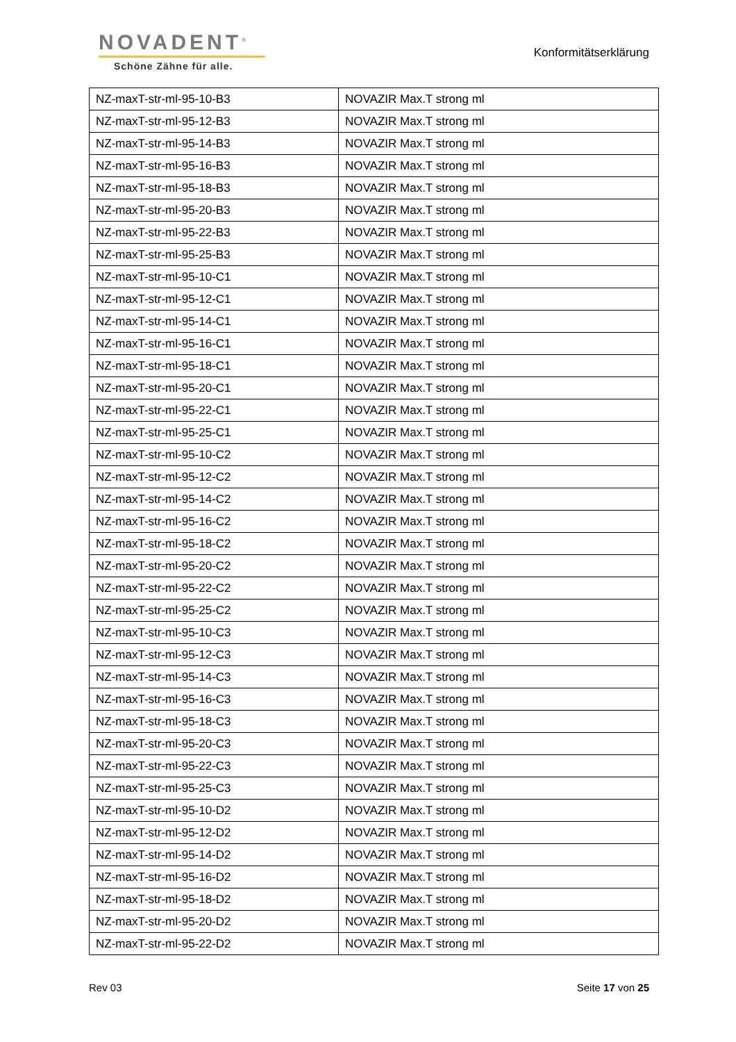NOVADENT<sup>®</sup>
Schöne Zähne für alle.
Konformitätserklärung
| NZ-maxT-str-ml-95-10-B3 | NOVAZIR Max.T strong ml |
| NZ-maxT-str-ml-95-12-B3 | NOVAZIR Max.T strong ml |
| NZ-maxT-str-ml-95-14-B3 | NOVAZIR Max.T strong ml |
| NZ-maxT-str-ml-95-16-B3 | NOVAZIR Max.T strong ml |
| NZ-maxT-str-ml-95-18-B3 | NOVAZIR Max.T strong ml |
| NZ-maxT-str-ml-95-20-B3 | NOVAZIR Max.T strong ml |
| NZ-maxT-str-ml-95-22-B3 | NOVAZIR Max.T strong ml |
| NZ-maxT-str-ml-95-25-B3 | NOVAZIR Max.T strong ml |
| NZ-maxT-str-ml-95-10-C1 | NOVAZIR Max.T strong ml |
| NZ-maxT-str-ml-95-12-C1 | NOVAZIR Max.T strong ml |
| NZ-maxT-str-ml-95-14-C1 | NOVAZIR Max.T strong ml |
| NZ-maxT-str-ml-95-16-C1 | NOVAZIR Max.T strong ml |
| NZ-maxT-str-ml-95-18-C1 | NOVAZIR Max.T strong ml |
| NZ-maxT-str-ml-95-20-C1 | NOVAZIR Max.T strong ml |
| NZ-maxT-str-ml-95-22-C1 | NOVAZIR Max.T strong ml |
| NZ-maxT-str-ml-95-25-C1 | NOVAZIR Max.T strong ml |
| NZ-maxT-str-ml-95-10-C2 | NOVAZIR Max.T strong ml |
| NZ-maxT-str-ml-95-12-C2 | NOVAZIR Max.T strong ml |
| NZ-maxT-str-ml-95-14-C2 | NOVAZIR Max.T strong ml |
| NZ-maxT-str-ml-95-16-C2 | NOVAZIR Max.T strong ml |
| NZ-maxT-str-ml-95-18-C2 | NOVAZIR Max.T strong ml |
| NZ-maxT-str-ml-95-20-C2 | NOVAZIR Max.T strong ml |
| NZ-maxT-str-ml-95-22-C2 | NOVAZIR Max.T strong ml |
| NZ-maxT-str-ml-95-25-C2 | NOVAZIR Max.T strong ml |
| NZ-maxT-str-ml-95-10-C3 | NOVAZIR Max.T strong ml |
| NZ-maxT-str-ml-95-12-C3 | NOVAZIR Max.T strong ml |
| NZ-maxT-str-ml-95-14-C3 | NOVAZIR Max.T strong ml |
| NZ-maxT-str-ml-95-16-C3 | NOVAZIR Max.T strong ml |
| NZ-maxT-str-ml-95-18-C3 | NOVAZIR Max.T strong ml |
| NZ-maxT-str-ml-95-20-C3 | NOVAZIR Max.T strong ml |
| NZ-maxT-str-ml-95-22-C3 | NOVAZIR Max.T strong ml |
| NZ-maxT-str-ml-95-25-C3 | NOVAZIR Max.T strong ml |
| NZ-maxT-str-ml-95-10-D2 | NOVAZIR Max.T strong ml |
| NZ-maxT-str-ml-95-12-D2 | NOVAZIR Max.T strong ml |
| NZ-maxT-str-ml-95-14-D2 | NOVAZIR Max.T strong ml |
| NZ-maxT-str-ml-95-16-D2 | NOVAZIR Max.T strong ml |
| NZ-maxT-str-ml-95-18-D2 | NOVAZIR Max.T strong ml |
| NZ-maxT-str-ml-95-20-D2 | NOVAZIR Max.T strong ml |
| NZ-maxT-str-ml-95-22-D2 | NOVAZIR Max.T strong ml |
Rev 03 Seite 17 von 25